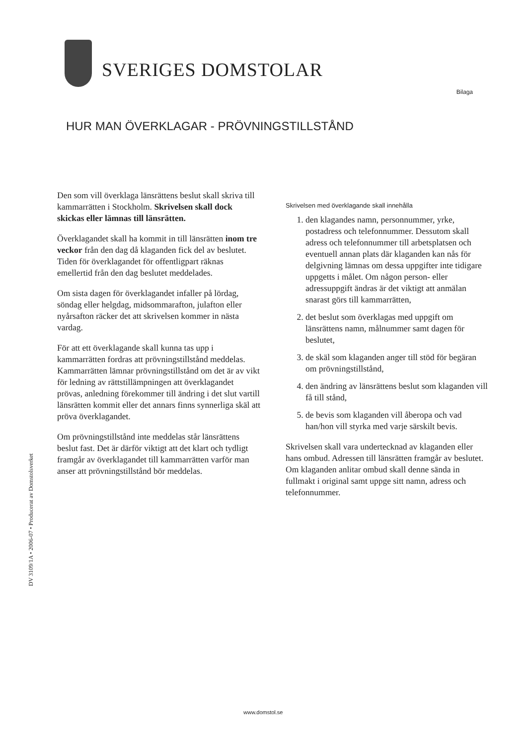SVERIGES DOMSTOLAR
Bilaga
HUR MAN ÖVERKLAGAR - PRÖVNINGSTILLSTÅND
Den som vill överklaga länsrättens beslut skall skriva till kammarrätten i Stockholm. Skrivelsen skall dock skickas eller lämnas till länsrätten.
Överklagandet skall ha kommit in till länsrätten inom tre veckor från den dag då klaganden fick del av beslutet. Tiden för överklagandet för offentligpart räknas emellertid från den dag beslutet meddelades.
Om sista dagen för överklagandet infaller på lördag, söndag eller helgdag, midsommarafton, julafton eller nyårsafton räcker det att skrivelsen kommer in nästa vardag.
För att ett överklagande skall kunna tas upp i kammarrätten fordras att prövningstillstånd meddelas. Kammarrätten lämnar prövningstillstånd om det är av vikt för ledning av rättstillämpningen att överklagandet prövas, anledning förekommer till ändring i det slut vartill länsrätten kommit eller det annars finns synnerliga skäl att pröva överklagandet.
Om prövningstillstånd inte meddelas står länsrättens beslut fast. Det är därför viktigt att det klart och tydligt framgår av överklagandet till kammarrätten varför man anser att prövningstillstånd bör meddelas.
Skrivelsen med överklagande skall innehålla
1. den klagandes namn, personnummer, yrke, postadress och telefonnummer. Dessutom skall adress och telefonnummer till arbetsplatsen och eventuell annan plats där klaganden kan nås för delgivning lämnas om dessa uppgifter inte tidigare uppgetts i målet. Om någon person- eller adressuppgift ändras är det viktigt att anmälan snarast görs till kammarrätten,
2. det beslut som överklagas med uppgift om länsrättens namn, målnummer samt dagen för beslutet,
3. de skäl som klaganden anger till stöd för begäran om prövningstillstånd,
4. den ändring av länsrättens beslut som klaganden vill få till stånd,
5. de bevis som klaganden vill åberopa och vad han/hon vill styrka med varje särskilt bevis.
Skrivelsen skall vara undertecknad av klaganden eller hans ombud. Adressen till länsrätten framgår av beslutet. Om klaganden anlitar ombud skall denne sända in fullmakt i original samt uppge sitt namn, adress och telefonnummer.
DV 3109/1A • 2006-07 • Producerat av Domstolsverket
www.domstol.se